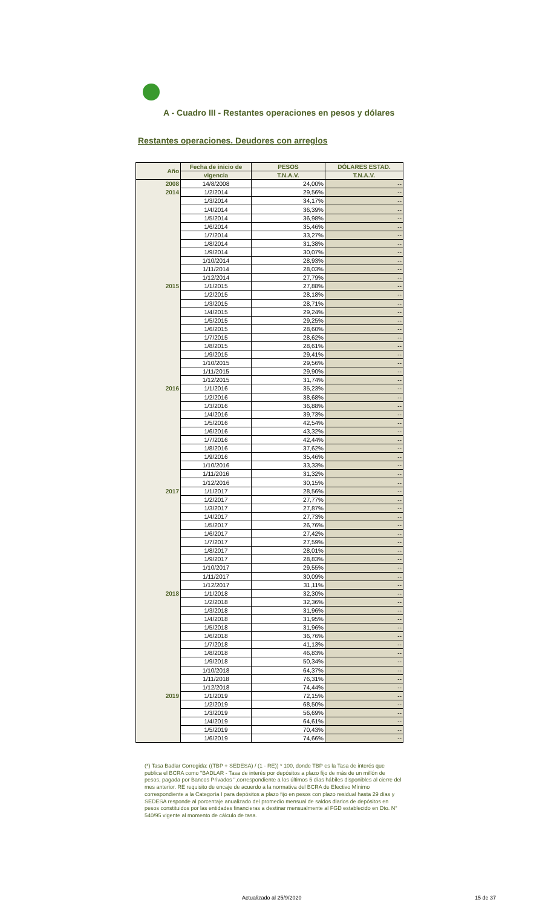A - Cuadro III - Restantes operaciones en pesos y dólares
Restantes operaciones. Deudores con arreglos
| Año | Fecha de inicio de | PESOS | DÓLARES ESTAD. |
| --- | --- | --- | --- |
| | vigencia | T.N.A.V. | T.N.A.V. |
| 2008 | 14/8/2008 | 24,00% | -- |
| 2014 | 1/2/2014 | 29,56% | -- |
| | 1/3/2014 | 34,17% | -- |
| | 1/4/2014 | 36,39% | -- |
| | 1/5/2014 | 36,98% | -- |
| | 1/6/2014 | 35,46% | -- |
| | 1/7/2014 | 33,27% | -- |
| | 1/8/2014 | 31,38% | -- |
| | 1/9/2014 | 30,07% | -- |
| | 1/10/2014 | 28,93% | -- |
| | 1/11/2014 | 28,03% | -- |
| | 1/12/2014 | 27,79% | -- |
| 2015 | 1/1/2015 | 27,88% | -- |
| | 1/2/2015 | 28,18% | -- |
| | 1/3/2015 | 28,71% | -- |
| | 1/4/2015 | 29,24% | -- |
| | 1/5/2015 | 29,25% | -- |
| | 1/6/2015 | 28,60% | -- |
| | 1/7/2015 | 28,62% | -- |
| | 1/8/2015 | 28,61% | -- |
| | 1/9/2015 | 29,41% | -- |
| | 1/10/2015 | 29,56% | -- |
| | 1/11/2015 | 29,90% | -- |
| | 1/12/2015 | 31,74% | -- |
| 2016 | 1/1/2016 | 35,23% | -- |
| | 1/2/2016 | 38,68% | -- |
| | 1/3/2016 | 36,88% | -- |
| | 1/4/2016 | 39,73% | -- |
| | 1/5/2016 | 42,54% | -- |
| | 1/6/2016 | 43,32% | -- |
| | 1/7/2016 | 42,44% | -- |
| | 1/8/2016 | 37,62% | -- |
| | 1/9/2016 | 35,46% | -- |
| | 1/10/2016 | 33,33% | -- |
| | 1/11/2016 | 31,32% | -- |
| | 1/12/2016 | 30,15% | -- |
| 2017 | 1/1/2017 | 28,56% | -- |
| | 1/2/2017 | 27,77% | -- |
| | 1/3/2017 | 27,87% | -- |
| | 1/4/2017 | 27,73% | -- |
| | 1/5/2017 | 26,76% | -- |
| | 1/6/2017 | 27,42% | -- |
| | 1/7/2017 | 27,59% | -- |
| | 1/8/2017 | 28,01% | -- |
| | 1/9/2017 | 28,83% | -- |
| | 1/10/2017 | 29,55% | -- |
| | 1/11/2017 | 30,09% | -- |
| | 1/12/2017 | 31,11% | -- |
| 2018 | 1/1/2018 | 32,30% | -- |
| | 1/2/2018 | 32,36% | -- |
| | 1/3/2018 | 31,96% | -- |
| | 1/4/2018 | 31,95% | -- |
| | 1/5/2018 | 31,96% | -- |
| | 1/6/2018 | 36,76% | -- |
| | 1/7/2018 | 41,13% | -- |
| | 1/8/2018 | 46,83% | -- |
| | 1/9/2018 | 50,34% | -- |
| | 1/10/2018 | 64,37% | -- |
| | 1/11/2018 | 76,31% | -- |
| | 1/12/2018 | 74,44% | -- |
| 2019 | 1/1/2019 | 72,15% | -- |
| | 1/2/2019 | 68,50% | -- |
| | 1/3/2019 | 56,69% | -- |
| | 1/4/2019 | 64,61% | -- |
| | 1/5/2019 | 70,43% | -- |
| | 1/6/2019 | 74,66% | -- |
(*) Tasa Badlar Corregida: ((TBP + SEDESA) / (1 - RE)) * 100, donde TBP es la Tasa de interés que publica el BCRA como "BADLAR - Tasa de interés por depósitos a plazo fijo de más de un millón de pesos, pagada por Bancos Privados ",correspondiente a los últimos 5 días hábiles disponibles al cierre del mes anterior. RE requisito de encaje de acuerdo a la normativa del BCRA de Efectivo Mínimo correspondiente a la Categoría I para depósitos a plazo fijo en pesos con plazo residual hasta 29 días y SEDESA responde al porcentaje anualizado del promedio mensual de saldos diarios de depósitos en pesos constituidos por las entidades financieras a destinar mensualmente al FGD establecido en Dto. N° 540/95 vigente al momento de cálculo de tasa.
Actualizado al 25/9/2020 15 de 37